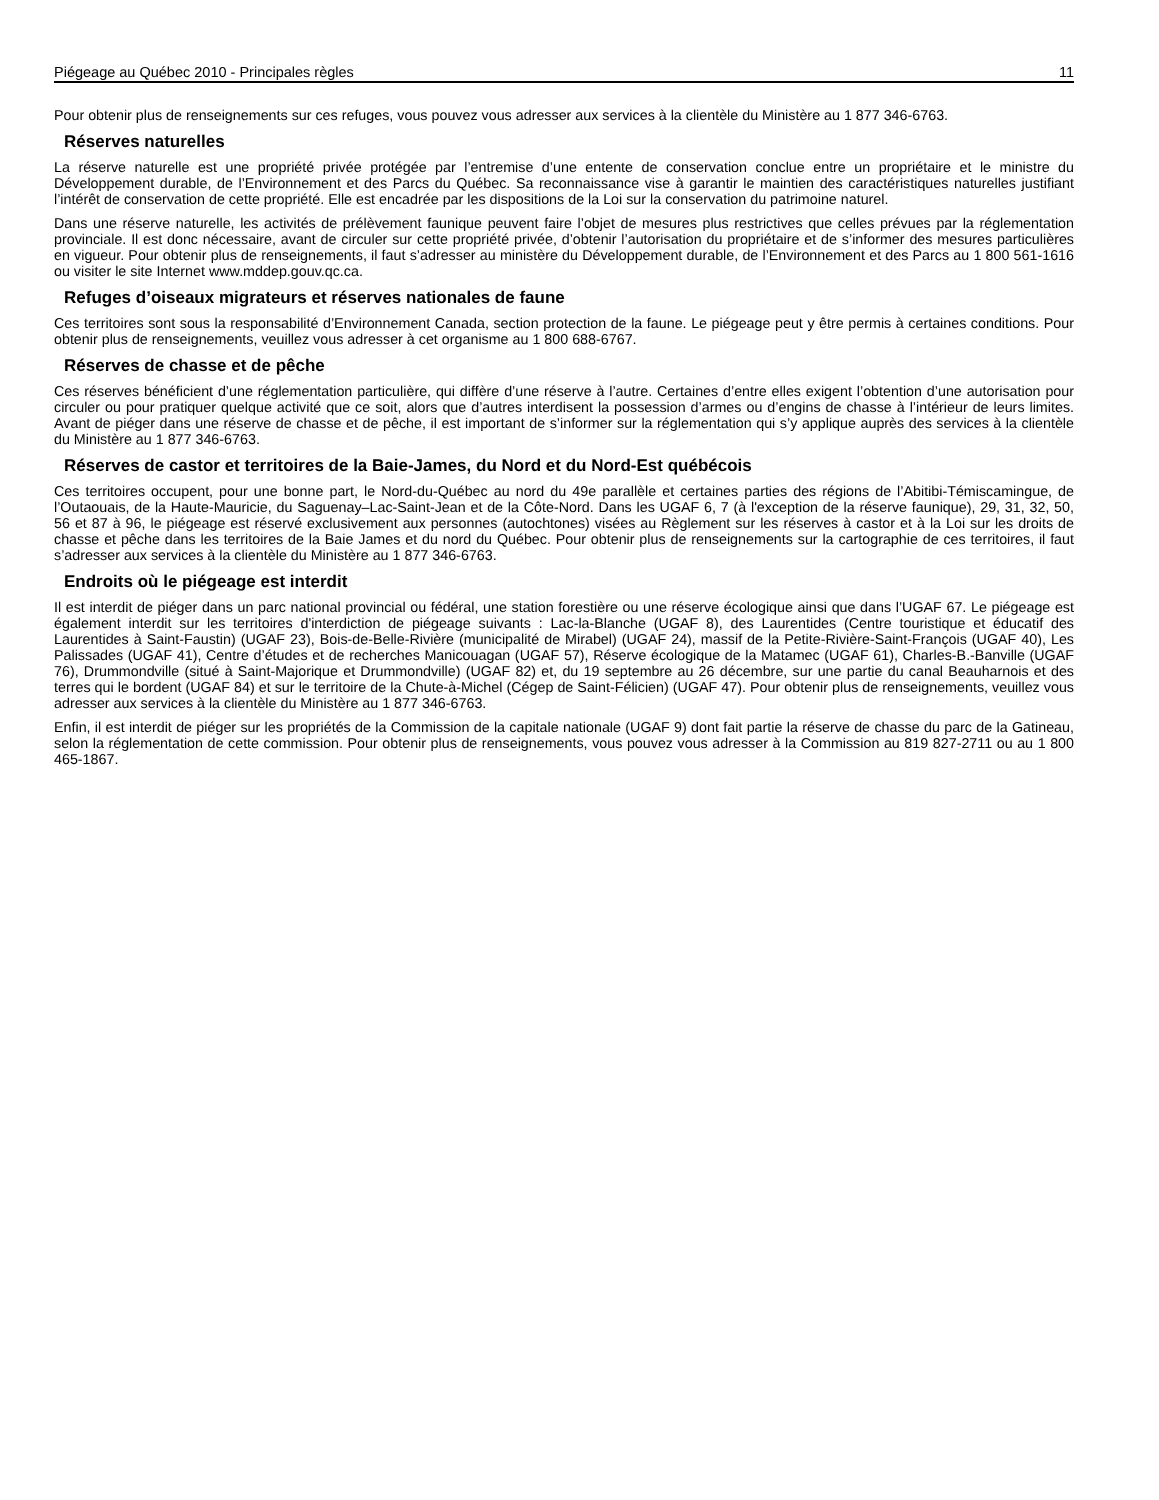Piégeage au Québec 2010 - Principales règles 11
Pour obtenir plus de renseignements sur ces refuges, vous pouvez vous adresser aux services à la clientèle du Ministère au 1 877 346-6763.
Réserves naturelles
La réserve naturelle est une propriété privée protégée par l’entremise d’une entente de conservation conclue entre un propriétaire et le ministre du Développement durable, de l’Environnement et des Parcs du Québec. Sa reconnaissance vise à garantir le maintien des caractéristiques naturelles justifiant l’intérêt de conservation de cette propriété. Elle est encadrée par les dispositions de la Loi sur la conservation du patrimoine naturel.
Dans une réserve naturelle, les activités de prélèvement faunique peuvent faire l’objet de mesures plus restrictives que celles prévues par la réglementation provinciale. Il est donc nécessaire, avant de circuler sur cette propriété privée, d’obtenir l’autorisation du propriétaire et de s’informer des mesures particulières en vigueur. Pour obtenir plus de renseignements, il faut s’adresser au ministère du Développement durable, de l’Environnement et des Parcs au 1 800 561-1616 ou visiter le site Internet www.mddep.gouv.qc.ca.
Refuges d’oiseaux migrateurs et réserves nationales de faune
Ces territoires sont sous la responsabilité d’Environnement Canada, section protection de la faune. Le piégeage peut y être permis à certaines conditions. Pour obtenir plus de renseignements, veuillez vous adresser à cet organisme au 1 800 688-6767.
Réserves de chasse et de pêche
Ces réserves bénéficient d’une réglementation particulière, qui diffère d’une réserve à l’autre. Certaines d’entre elles exigent l’obtention d’une autorisation pour circuler ou pour pratiquer quelque activité que ce soit, alors que d’autres interdisent la possession d’armes ou d’engins de chasse à l’intérieur de leurs limites. Avant de piéger dans une réserve de chasse et de pêche, il est important de s’informer sur la réglementation qui s’y applique auprès des services à la clientèle du Ministère au 1 877 346-6763.
Réserves de castor et territoires de la Baie-James, du Nord et du Nord-Est québécois
Ces territoires occupent, pour une bonne part, le Nord-du-Québec au nord du 49e parallèle et certaines parties des régions de l’Abitibi-Témiscamingue, de l’Outaouais, de la Haute-Mauricie, du Saguenay–Lac-Saint-Jean et de la Côte-Nord. Dans les UGAF 6, 7 (à l'exception de la réserve faunique), 29, 31, 32, 50, 56 et 87 à 96, le piégeage est réservé exclusivement aux personnes (autochtones) visées au Règlement sur les réserves à castor et à la Loi sur les droits de chasse et pêche dans les territoires de la Baie James et du nord du Québec. Pour obtenir plus de renseignements sur la cartographie de ces territoires, il faut s’adresser aux services à la clientèle du Ministère au 1 877 346-6763.
Endroits où le piégeage est interdit
Il est interdit de piéger dans un parc national provincial ou fédéral, une station forestière ou une réserve écologique ainsi que dans l’UGAF 67. Le piégeage est également interdit sur les territoires d'interdiction de piégeage suivants : Lac-la-Blanche (UGAF 8), des Laurentides (Centre touristique et éducatif des Laurentides à Saint-Faustin) (UGAF 23), Bois-de-Belle-Rivière (municipalité de Mirabel) (UGAF 24), massif de la Petite-Rivière-Saint-François (UGAF 40), Les Palissades (UGAF 41), Centre d’études et de recherches Manicouagan (UGAF 57), Réserve écologique de la Matamec (UGAF 61), Charles-B.-Banville (UGAF 76), Drummondville (situé à Saint-Majorique et Drummondville) (UGAF 82) et, du 19 septembre au 26 décembre, sur une partie du canal Beauharnois et des terres qui le bordent (UGAF 84) et sur le territoire de la Chute-à-Michel (Cégep de Saint-Félicien) (UGAF 47). Pour obtenir plus de renseignements, veuillez vous adresser aux services à la clientèle du Ministère au 1 877 346-6763.
Enfin, il est interdit de piéger sur les propriétés de la Commission de la capitale nationale (UGAF 9) dont fait partie la réserve de chasse du parc de la Gatineau, selon la réglementation de cette commission. Pour obtenir plus de renseignements, vous pouvez vous adresser à la Commission au 819 827-2711 ou au 1 800 465-1867.